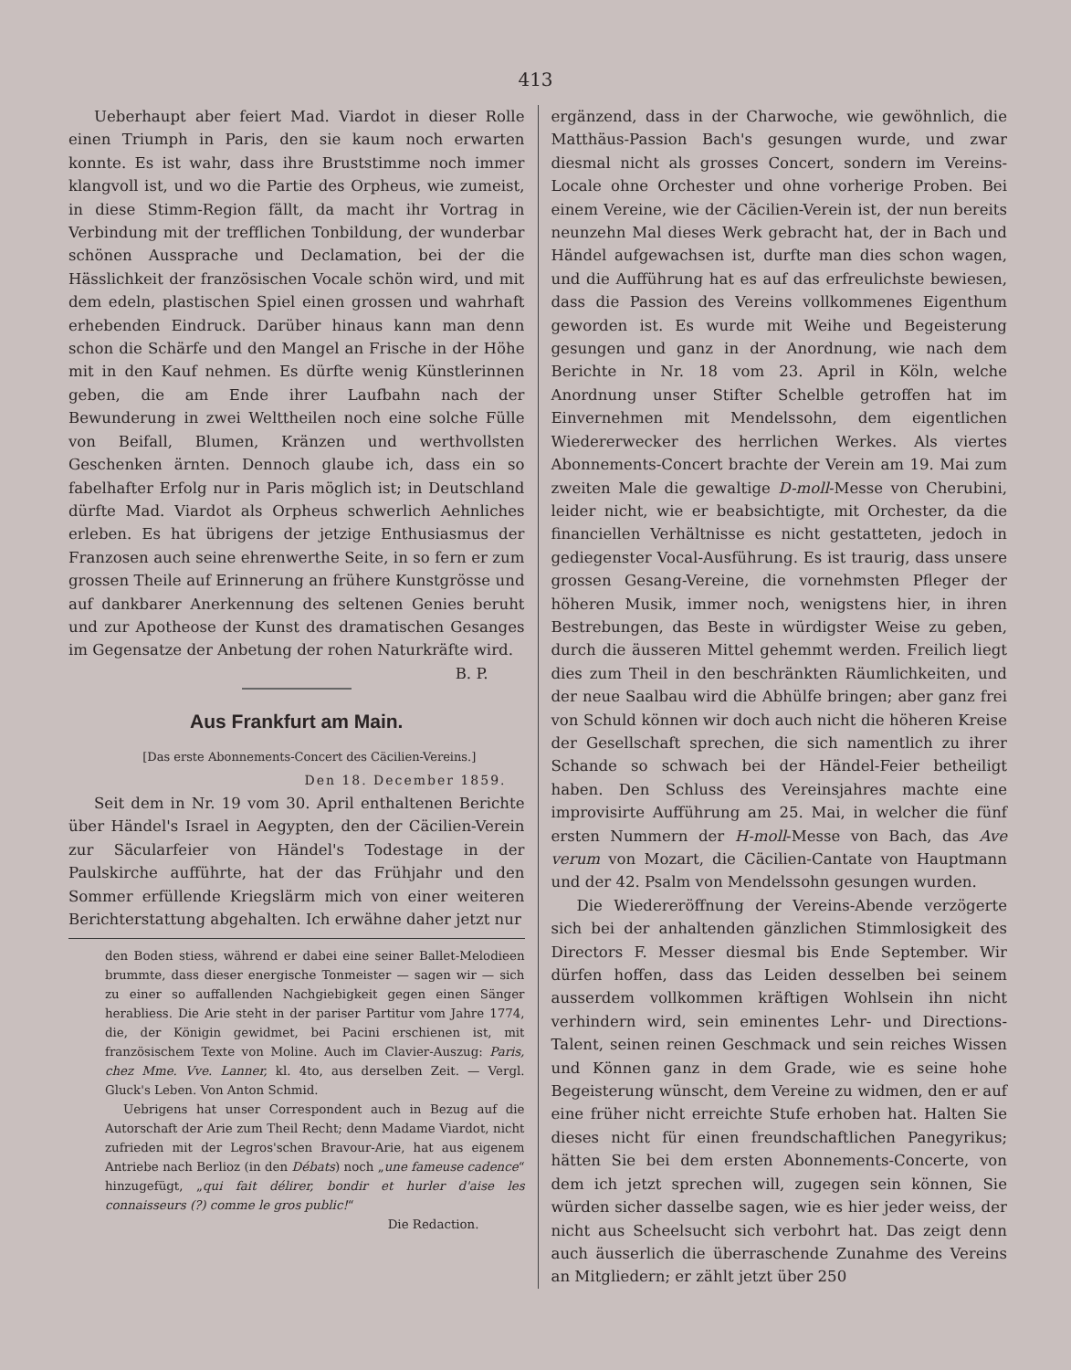413
Ueberhaupt aber feiert Mad. Viardot in dieser Rolle einen Triumph in Paris, den sie kaum noch erwarten konnte. Es ist wahr, dass ihre Bruststimme noch immer klangvoll ist, und wo die Partie des Orpheus, wie zumeist, in diese Stimm-Region fällt, da macht ihr Vortrag in Verbindung mit der trefflichen Tonbildung, der wunderbar schönen Aussprache und Declamation, bei der die Hässlichkeit der französischen Vocale schön wird, und mit dem edeln, plastischen Spiel einen grossen und wahrhaft erhebenden Eindruck. Darüber hinaus kann man denn schon die Schärfe und den Mangel an Frische in der Höhe mit in den Kauf nehmen. Es dürfte wenig Künstlerinnen geben, die am Ende ihrer Laufbahn nach der Bewunderung in zwei Welttheilen noch eine solche Fülle von Beifall, Blumen, Kränzen und werthvollsten Geschenken ärnten. Dennoch glaube ich, dass ein so fabelhafter Erfolg nur in Paris möglich ist; in Deutschland dürfte Mad. Viardot als Orpheus schwerlich Aehnliches erleben. Es hat übrigens der jetzige Enthusiasmus der Franzosen auch seine ehrenwerthe Seite, in so fern er zum grossen Theile auf Erinnerung an frühere Kunstgrösse und auf dankbarer Anerkennung des seltenen Genies beruht und zur Apotheose der Kunst des dramatischen Gesanges im Gegensatze der Anbetung der rohen Naturkräfte wird. B. P.
Aus Frankfurt am Main.
[Das erste Abonnements-Concert des Cäcilien-Vereins.]
Den 18. December 1859.
Seit dem in Nr. 19 vom 30. April enthaltenen Berichte über Händel's Israel in Aegypten, den der Cäcilien-Verein zur Säcularfeier von Händel's Todestage in der Paulskirche aufführte, hat der das Frühjahr und den Sommer erfüllende Kriegslärm mich von einer weiteren Berichterstattung abgehalten. Ich erwähne daher jetzt nur
den Boden stiess, während er dabei eine seiner Ballet-Melodieen brummte, dass dieser energische Tonmeister — sagen wir — sich zu einer so auffallenden Nachgiebigkeit gegen einen Sänger herabliess. Die Arie steht in der pariser Partitur vom Jahre 1774, die, der Königin gewidmet, bei Pacini erschienen ist, mit französischem Texte von Moline. Auch im Clavier-Auszug: Paris, chez Mme. Vve. Lanner, kl. 4to, aus derselben Zeit. — Vergl. Gluck's Leben. Von Anton Schmid.
Uebrigens hat unser Correspondent auch in Bezug auf die Autorschaft der Arie zum Theil Recht; denn Madame Viardot, nicht zufrieden mit der Legros'schen Bravour-Arie, hat aus eigenem Antriebe nach Berlioz (in den Débats) noch „une fameuse cadence“ hinzugefügt, „qui fait délirer, bondir et hurler d'aise les connaisseurs (?) comme le gros public!“
Die Redaction.
ergänzend, dass in der Charwoche, wie gewöhnlich, die Matthäus-Passion Bach's gesungen wurde, und zwar diesmal nicht als grosses Concert, sondern im Vereins-Locale ohne Orchester und ohne vorherige Proben. Bei einem Vereine, wie der Cäcilien-Verein ist, der nun bereits neunzehn Mal dieses Werk gebracht hat, der in Bach und Händel aufgewachsen ist, durfte man dies schon wagen, und die Aufführung hat es auf das erfreulichste bewiesen, dass die Passion des Vereins vollkommenes Eigenthum geworden ist. Es wurde mit Weihe und Begeisterung gesungen und ganz in der Anordnung, wie nach dem Berichte in Nr. 18 vom 23. April in Köln, welche Anordnung unser Stifter Schelble getroffen hat im Einvernehmen mit Mendelssohn, dem eigentlichen Wiedererwecker des herrlichen Werkes. Als viertes Abonnements-Concert brachte der Verein am 19. Mai zum zweiten Male die gewaltige D-moll-Messe von Cherubini, leider nicht, wie er beabsichtigte, mit Orchester, da die financiellen Verhältnisse es nicht gestatteten, jedoch in gediegenster Vocal-Ausführung. Es ist traurig, dass unsere grossen Gesang-Vereine, die vornehmsten Pfleger der höheren Musik, immer noch, wenigstens hier, in ihren Bestrebungen, das Beste in würdigster Weise zu geben, durch die äusseren Mittel gehemmt werden. Freilich liegt dies zum Theil in den beschränkten Räumlichkeiten, und der neue Saalbau wird die Abhülfe bringen; aber ganz frei von Schuld können wir doch auch nicht die höheren Kreise der Gesellschaft sprechen, die sich namentlich zu ihrer Schande so schwach bei der Händel-Feier betheiligt haben. Den Schluss des Vereinsjahres machte eine improvisirte Aufführung am 25. Mai, in welcher die fünf ersten Nummern der H-moll-Messe von Bach, das Ave verum von Mozart, die Cäcilien-Cantate von Hauptmann und der 42. Psalm von Mendelssohn gesungen wurden.
Die Wiedereröffnung der Vereins-Abende verzögerte sich bei der anhaltenden gänzlichen Stimmlosigkeit des Directors F. Messer diesmal bis Ende September. Wir dürfen hoffen, dass das Leiden desselben bei seinem ausserdem vollkommen kräftigen Wohlsein ihn nicht verhindern wird, sein eminentes Lehr- und Directions-Talent, seinen reinen Geschmack und sein reiches Wissen und Können ganz in dem Grade, wie es seine hohe Begeisterung wünscht, dem Vereine zu widmen, den er auf eine früher nicht erreichte Stufe erhoben hat. Halten Sie dieses nicht für einen freundschaftlichen Panegyrikus; hätten Sie bei dem ersten Abonnements-Concerte, von dem ich jetzt sprechen will, zugegen sein können, Sie würden sicher dasselbe sagen, wie es hier jeder weiss, der nicht aus Scheelsucht sich verbohrt hat. Das zeigt denn auch äusserlich die überraschende Zunahme des Vereins an Mitgliedern; er zählt jetzt über 250